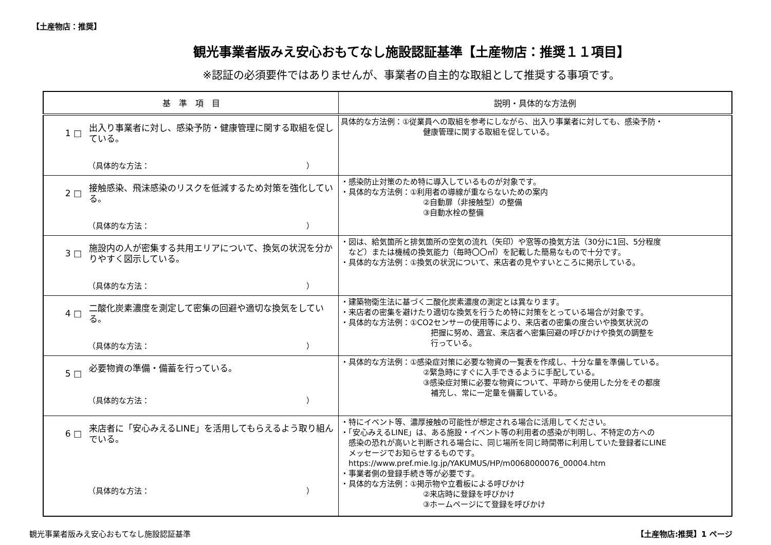【土産物店：推奨】
観光事業者版みえ安心おもてなし施設認証基準【土産物店：推奨１１項目】
※認証の必須要件ではありませんが、事業者の自主的な取組として推奨する事項です。
| 基 準 項 目 | 説明・具体的な方法例 |
| --- | --- |
| 1 □ 出入り事業者に対し、感染予防・健康管理に関する取組を促している。 （具体的な方法： ） | 具体的な方法例：①従業員への取組を参考にしながら、出入り事業者に対しても、感染予防・ 健康管理に関する取組を促している。 |
| 2 □ 接触感染、飛沫感染のリスクを低減するため対策を強化している。 （具体的な方法： ） | ・感染防止対策のため特に導入しているものが対象です。 ・具体的な方法例：①利用者の導線が重ならないための案内 ②自動扉（非接触型）の整備 ③自動水栓の整備 |
| 3 □ 施設内の人が密集する共用エリアについて、換気の状況を分かりやすく図示している。 （具体的な方法： ） | ・図は、給気箇所と排気箇所の空気の流れ（矢印）や窓等の換気方法（30分に1回、5分程度 など）または機械の換気能力（毎時〇〇㎥）を記載した簡易なもので十分です。 ・具体的な方法例：①換気の状況について、来店者の見やすいところに掲示している。 |
| 4 □ 二酸化炭素濃度を測定して密集の回避や適切な換気をしている。 （具体的な方法： ） | ・建築物衛生法に基づく二酸化炭素濃度の測定とは異なります。 ・来店者の密集を避けたり適切な換気を行うため特に対策をとっている場合が対象です。 ・具体的な方法例：①CO2センサーの使用等により、来店者の密集の度合いや換気状況の 把握に努め、適宜、来店者へ密集回避の呼びかけや換気の調整を 行っている。 |
| 5 □ 必要物資の準備・備蓄を行っている。 （具体的な方法： ） | ・具体的な方法例：①感染症対策に必要な物資の一覧表を作成し、十分な量を準備している。 ②緊急時にすぐに入手できるように手配している。 ③感染症対策に必要な物資について、平時から使用した分をその都度 補充し、常に一定量を備蓄している。 |
| 6 □ 来店者に「安心みえるLINE」を活用してもらえるよう取り組んでいる。 （具体的な方法： ） | ・特にイベント等、濃厚接触の可能性が想定される場合に活用してください。 ・「安心みえるLINE」は、ある施設・イベント等の利用者の感染が判明し、不特定の方への 感染の恐れが高いと判断される場合に、同じ場所を同じ時間帯に利用していた登録者にLINE メッセージでお知らせするものです。 https://www.pref.mie.lg.jp/YAKUMUS/HP/m0068000076_00004.htm ・事業者側の登録手続き等が必要です。 ・具体的な方法例：①掲示物や立看板による呼びかけ ②来店時に登録を呼びかけ ③ホームページにて登録を呼びかけ |
観光事業者版みえ安心おもてなし施設認証基準 【土産物店:推奨】1 ページ